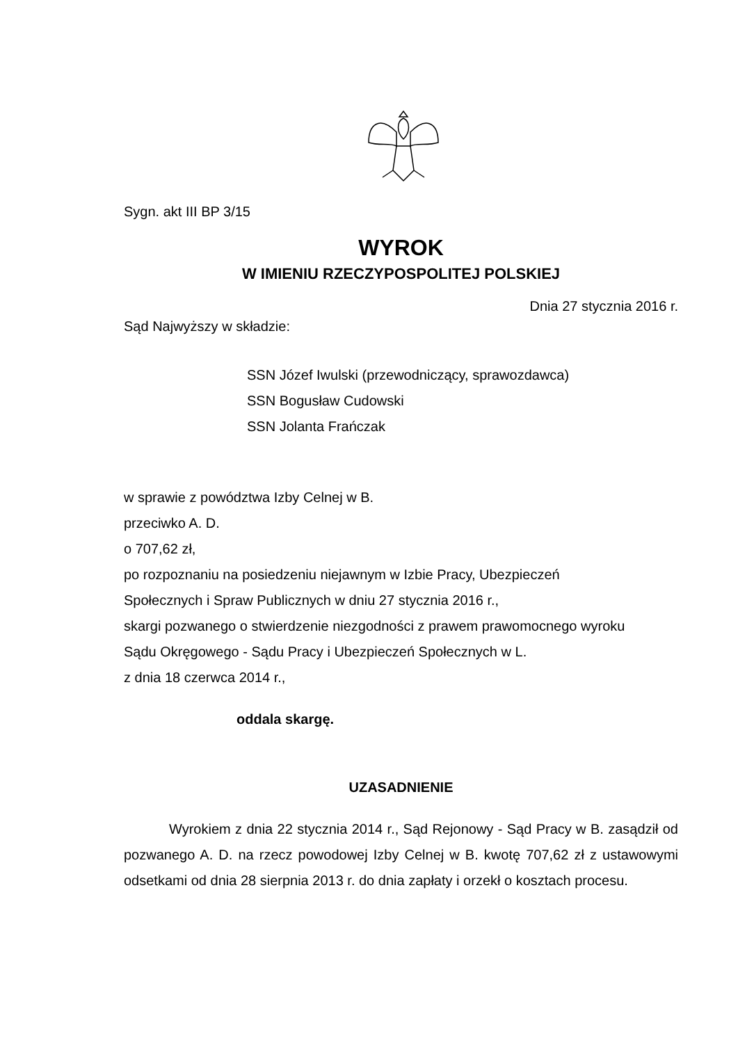Sygn. akt III BP 3/15
WYROK
W IMIENIU RZECZYPOSPOLITEJ POLSKIEJ
Dnia 27 stycznia 2016 r.
Sąd Najwyższy w składzie:
SSN Józef Iwulski (przewodniczący, sprawozdawca)
SSN Bogusław Cudowski
SSN Jolanta Frańczak
w sprawie z powództwa Izby Celnej w B.
przeciwko A. D.
o 707,62 zł,
po rozpoznaniu na posiedzeniu niejawnym w Izbie Pracy, Ubezpieczeń
Społecznych i Spraw Publicznych w dniu 27 stycznia 2016 r.,
skargi pozwanego o stwierdzenie niezgodności z prawem prawomocnego wyroku
Sądu Okręgowego - Sądu Pracy i Ubezpieczeń Społecznych w L.
z dnia 18 czerwca 2014 r.,
oddala skargę.
UZASADNIENIE
Wyrokiem z dnia 22 stycznia 2014 r., Sąd Rejonowy - Sąd Pracy w B. zasądził od pozwanego A. D. na rzecz powodowej Izby Celnej w B. kwotę 707,62 zł z ustawowymi odsetkami od dnia 28 sierpnia 2013 r. do dnia zapłaty i orzekł o kosztach procesu.